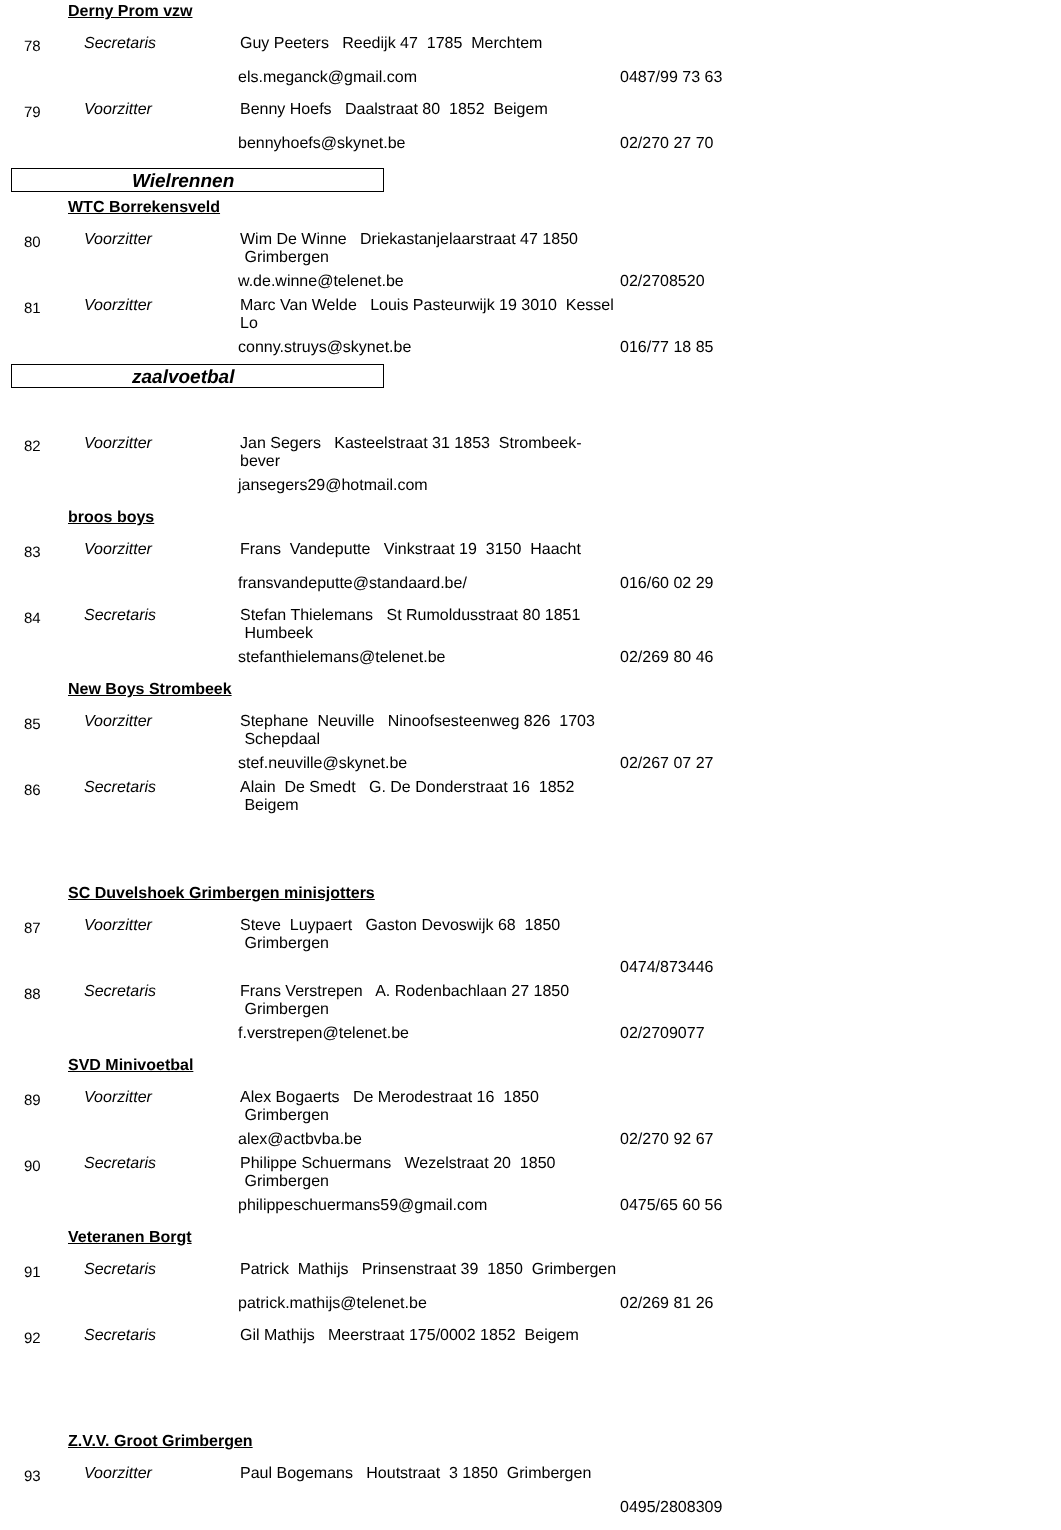Derny Prom vzw
78
Secretaris
Guy Peeters Reedijk 47 1785 Merchtem
els.meganck@gmail.com
0487/99 73 63
79
Voorzitter
Benny Hoefs Daalstraat 80 1852 Beigem
bennyhoefs@skynet.be
02/270 27 70
Wielrennen
WTC Borrekensveld
80
Voorzitter
Wim De Winne Driekastanjelaarstraat 47 1850 Grimbergen
w.de.winne@telenet.be
02/2708520
81
Voorzitter
Marc Van Welde Louis Pasteurwijk 19 3010 Kessel Lo
conny.struys@skynet.be
016/77 18 85
zaalvoetbal
82
Voorzitter
Jan Segers Kasteelstraat 31 1853 Strombeek-bever
jansegers29@hotmail.com
broos boys
83
Voorzitter
Frans Vandeputte Vinkstraat 19 3150 Haacht
fransvandeputte@standaard.be/
016/60 02 29
84
Secretaris
Stefan Thielemans St Rumoldusstraat 80 1851 Humbeek
stefanthielemans@telenet.be
02/269 80 46
New Boys Strombeek
85
Voorzitter
Stephane Neuville Ninoofsesteenweg 826 1703 Schepdaal
stef.neuville@skynet.be
02/267 07 27
86
Secretaris
Alain De Smedt G. De Donderstraat 16 1852 Beigem
SC Duvelshoek Grimbergen minisjotters
87
Voorzitter
Steve Luypaert Gaston Devoswijk 68 1850 Grimbergen
0474/873446
88
Secretaris
Frans Verstrepen A. Rodenbachlaan 27 1850 Grimbergen
f.verstrepen@telenet.be
02/2709077
SVD Minivoetbal
89
Voorzitter
Alex Bogaerts De Merodestraat 16 1850 Grimbergen
alex@actbvba.be
02/270 92 67
90
Secretaris
Philippe Schuermans Wezelstraat 20 1850 Grimbergen
philippeschuermans59@gmail.com
0475/65 60 56
Veteranen Borgt
91
Secretaris
Patrick Mathijs Prinsenstraat 39 1850 Grimbergen
patrick.mathijs@telenet.be
02/269 81 26
92
Secretaris
Gil Mathijs Meerstraat 175/0002 1852 Beigem
Z.V.V. Groot Grimbergen
93
Voorzitter
Paul Bogemans Houtstraat 3 1850 Grimbergen
0495/2808309